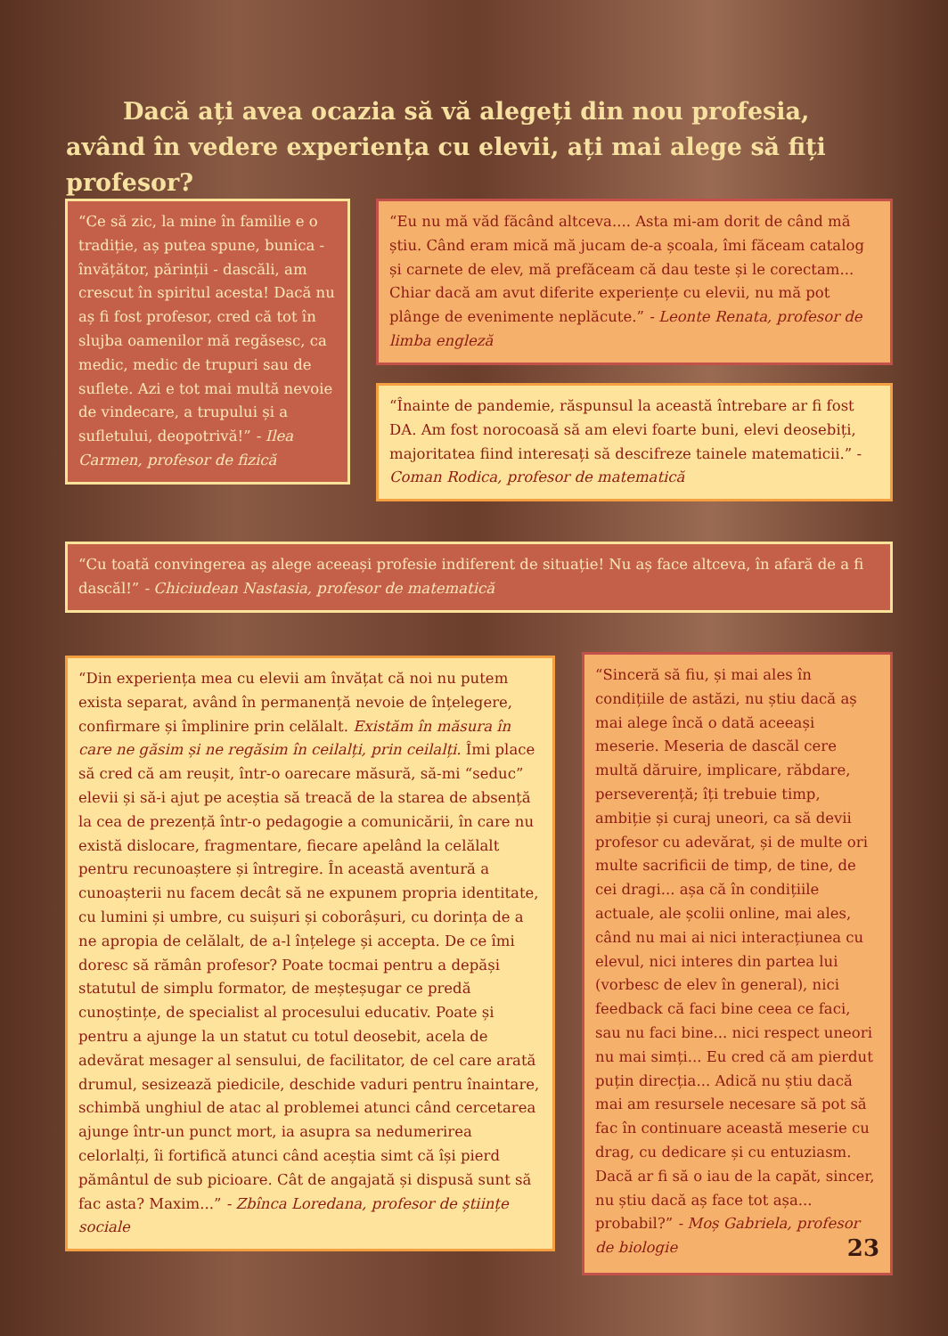Dacă ați avea ocazia să vă alegeți din nou profesia, având în vedere experiența cu elevii, ați mai alege să fiți profesor?
“Ce să zic, la mine în familie e o tradiție, aș putea spune, bunica - învățător, părinții - dascăli, am crescut în spiritul acesta! Dacă nu aș fi fost profesor, cred că tot în slujba oamenilor mă regăsesc, ca medic, medic de trupuri sau de suflete. Azi e tot mai multă nevoie de vindecare, a trupului și a sufletului, deopotrivă!” - Ilea Carmen, profesor de fizică
“Eu nu mă văd făcând altceva.... Asta mi-am dorit de când mă știu. Când eram mică mă jucam de-a școala, îmi făceam catalog și carnete de elev, mă prefăceam că dau teste și le corectam... Chiar dacă am avut diferite experiențe cu elevii, nu mă pot plânge de evenimente neplăcute.” - Leonte Renata, profesor de limba engleză
“Înainte de pandemie, răspunsul la această întrebare ar fi fost DA. Am fost norocoasă să am elevi foarte buni, elevi deosebiți, majoritatea fiind interesați să descifreze tainele matematicii.” - Coman Rodica, profesor de matematică
“Cu toată convingerea aș alege aceeași profesie indiferent de situație! Nu aș face altceva, în afară de a fi dascăl!” - Chiciudean Nastasia, profesor de matematică
“Din experiența mea cu elevii am învățat că noi nu putem exista separat, având în permanență nevoie de înțelegere, confirmare și împlinire prin celălalt. Existăm în măsura în care ne găsim și ne regăsim în ceilalți, prin ceilalți. Îmi place să cred că am reușit, într-o oarecare măsură, să-mi “seduc” elevii și să-i ajut pe aceștia să treacă de la starea de absență la cea de prezență într-o pedagogie a comunicării, în care nu există dislocare, fragmentare, fiecare apelând la celălalt pentru recunoaștere și întregire. În această aventură a cunoașterii nu facem decât să ne expunem propria identitate, cu lumini și umbre, cu suișuri și coborâșuri, cu dorința de a ne apropia de celălalt, de a-l înțelege și accepta. De ce îmi doresc să rămân profesor? Poate tocmai pentru a depăși statutul de simplu formator, de meșteșugar ce predă cunoștințe, de specialist al procesului educativ. Poate și pentru a ajunge la un statut cu totul deosebit, acela de adevărat mesager al sensului, de facilitator, de cel care arată drumul, sesizează piedicile, deschide vaduri pentru înaintare, schimbă unghiul de atac al problemei atunci când cercetarea ajunge într-un punct mort, ia asupra sa nedumerirea celorlalți, îi fortifică atunci când aceștia simt că își pierd pământul de sub picioare. Cât de angajată și dispusă sunt să fac asta? Maxim...” - Zbînca Loredana, profesor de științe sociale
“Sinceră să fiu, și mai ales în condițiile de astăzi, nu știu dacă aș mai alege încă o dată aceeași meserie. Meseria de dascăl cere multă dăruire, implicare, răbdare, perseverență; îți trebuie timp, ambiție și curaj uneori, ca să devii profesor cu adevărat, și de multe ori multe sacrificii de timp, de tine, de cei dragi... așa că în condițiile actuale, ale școlii online, mai ales, când nu mai ai nici interacțiunea cu elevul, nici interes din partea lui (vorbesc de elev în general), nici feedback că faci bine ceea ce faci, sau nu faci bine... nici respect uneori nu mai simți... Eu cred că am pierdut puțin direcția... Adică nu știu dacă mai am resursele necesare să pot să fac în continuare această meserie cu drag, cu dedicare și cu entuziasm. Dacă ar fi să o iau de la capăt, sincer, nu știu dacă aș face tot așa... probabil?” - Moș Gabriela, profesor de biologie 23